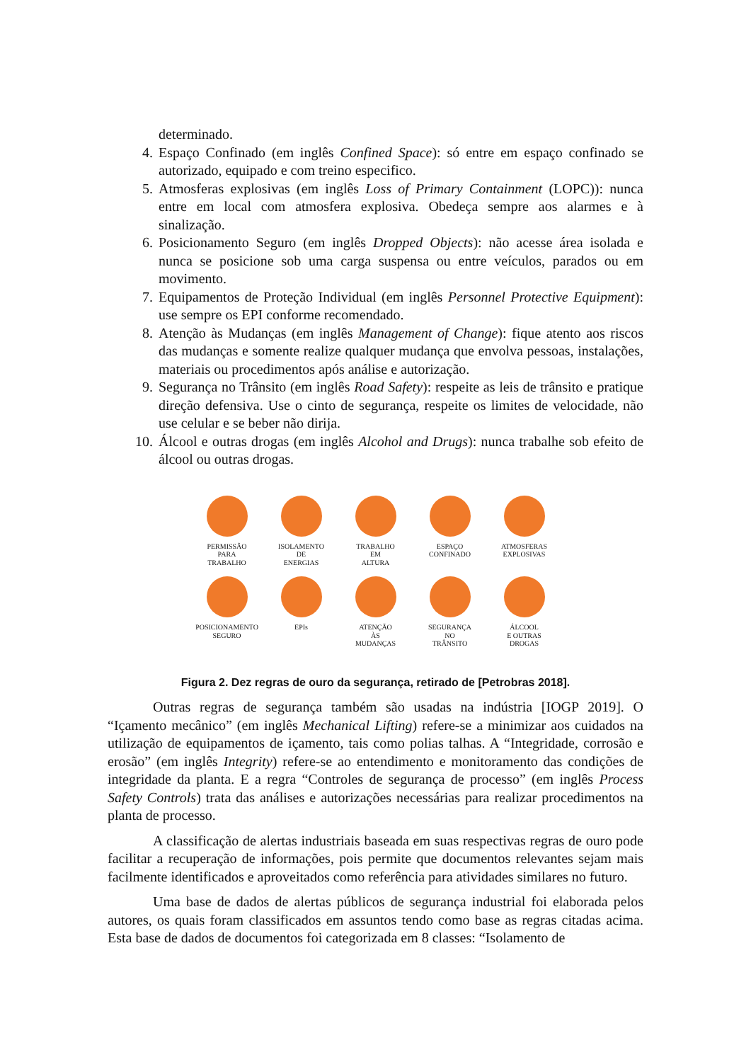determinado.
4. Espaço Confinado (em inglês Confined Space): só entre em espaço confinado se autorizado, equipado e com treino especifico.
5. Atmosferas explosivas (em inglês Loss of Primary Containment (LOPC)): nunca entre em local com atmosfera explosiva. Obedeça sempre aos alarmes e à sinalização.
6. Posicionamento Seguro (em inglês Dropped Objects): não acesse área isolada e nunca se posicione sob uma carga suspensa ou entre veículos, parados ou em movimento.
7. Equipamentos de Proteção Individual (em inglês Personnel Protective Equipment): use sempre os EPI conforme recomendado.
8. Atenção às Mudanças (em inglês Management of Change): fique atento aos riscos das mudanças e somente realize qualquer mudança que envolva pessoas, instalações, materiais ou procedimentos após análise e autorização.
9. Segurança no Trânsito (em inglês Road Safety): respeite as leis de trânsito e pratique direção defensiva. Use o cinto de segurança, respeite os limites de velocidade, não use celular e se beber não dirija.
10. Álcool e outras drogas (em inglês Alcohol and Drugs): nunca trabalhe sob efeito de álcool ou outras drogas.
PERMISSÃO
PARA
TRABALHO
ISOLAMENTO
DE
ENERGIAS
TRABALHO
EM
ALTURA
ESPAÇO
CONFINADO
ATMOSFERAS
EXPLOSIVAS
POSICIONAMENTO
SEGURO
EPIs
ATENÇÃO
ÀS
MUDANÇAS
SEGURANÇA
NO
TRÂNSITO
ÁLCOOL
E OUTRAS
DROGAS
Figura 2. Dez regras de ouro da segurança, retirado de [Petrobras 2018].
Outras regras de segurança também são usadas na indústria [IOGP 2019]. O “Içamento mecânico” (em inglês Mechanical Lifting) refere-se a minimizar aos cuidados na utilização de equipamentos de içamento, tais como polias talhas. A “Integridade, corrosão e erosão” (em inglês Integrity) refere-se ao entendimento e monitoramento das condições de integridade da planta. E a regra “Controles de segurança de processo” (em inglês Process Safety Controls) trata das análises e autorizações necessárias para realizar procedimentos na planta de processo.
A classificação de alertas industriais baseada em suas respectivas regras de ouro pode facilitar a recuperação de informações, pois permite que documentos relevantes sejam mais facilmente identificados e aproveitados como referência para atividades similares no futuro.
Uma base de dados de alertas públicos de segurança industrial foi elaborada pelos autores, os quais foram classificados em assuntos tendo como base as regras citadas acima. Esta base de dados de documentos foi categorizada em 8 classes: “Isolamento de